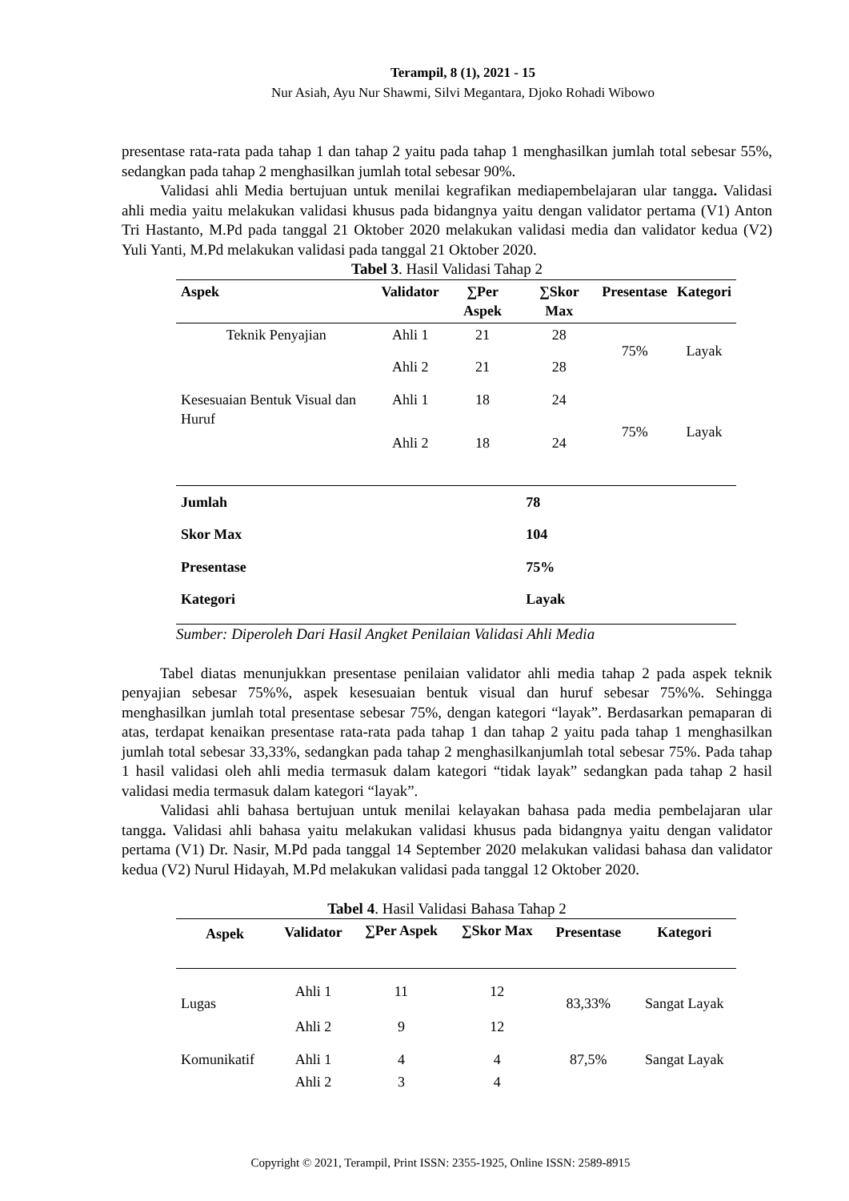Terampil, 8 (1), 2021 - 15
Nur Asiah, Ayu Nur Shawmi, Silvi Megantara, Djoko Rohadi Wibowo
presentase rata-rata pada tahap 1 dan tahap 2 yaitu pada tahap 1 menghasilkan jumlah total sebesar 55%, sedangkan pada tahap 2 menghasilkan jumlah total sebesar 90%.
Validasi ahli Media bertujuan untuk menilai kegrafikan mediapembelajaran ular tangga. Validasi ahli media yaitu melakukan validasi khusus pada bidangnya yaitu dengan validator pertama (V1) Anton Tri Hastanto, M.Pd pada tanggal 21 Oktober 2020 melakukan validasi media dan validator kedua (V2) Yuli Yanti, M.Pd melakukan validasi pada tanggal 21 Oktober 2020.
Tabel 3. Hasil Validasi Tahap 2
| Aspek | Validator | ∑Per Aspek | ∑Skor Max | Presentase | Kategori |
| --- | --- | --- | --- | --- | --- |
| Teknik Penyajian | Ahli 1 | 21 | 28 | 75% | Layak |
| | Ahli 2 | 21 | 28 | | |
| Kesesuaian Bentuk Visual dan Huruf | Ahli 1 | 18 | 24 | 75% | Layak |
| | Ahli 2 | 18 | 24 | | |
| Jumlah | | | 78 | | |
| Skor Max | | | 104 | | |
| Presentase | | | 75% | | |
| Kategori | | | Layak | | |
Sumber: Diperoleh Dari Hasil Angket Penilaian Validasi Ahli Media
Tabel diatas menunjukkan presentase penilaian validator ahli media tahap 2 pada aspek teknik penyajian sebesar 75%%, aspek kesesuaian bentuk visual dan huruf sebesar 75%%. Sehingga menghasilkan jumlah total presentase sebesar 75%, dengan kategori “layak”. Berdasarkan pemaparan di atas, terdapat kenaikan presentase rata-rata pada tahap 1 dan tahap 2 yaitu pada tahap 1 menghasilkan jumlah total sebesar 33,33%, sedangkan pada tahap 2 menghasilkanjumlah total sebesar 75%. Pada tahap 1 hasil validasi oleh ahli media termasuk dalam kategori “tidak layak” sedangkan pada tahap 2 hasil validasi media termasuk dalam kategori “layak”.
Validasi ahli bahasa bertujuan untuk menilai kelayakan bahasa pada media pembelajaran ular tangga. Validasi ahli bahasa yaitu melakukan validasi khusus pada bidangnya yaitu dengan validator pertama (V1) Dr. Nasir, M.Pd pada tanggal 14 September 2020 melakukan validasi bahasa dan validator kedua (V2) Nurul Hidayah, M.Pd melakukan validasi pada tanggal 12 Oktober 2020.
Tabel 4. Hasil Validasi Bahasa Tahap 2
| Aspek | Validator | ∑Per Aspek | ∑Skor Max | Presentase | Kategori |
| --- | --- | --- | --- | --- | --- |
| Lugas | Ahli 1 | 11 | 12 | 83,33% | Sangat Layak |
| | Ahli 2 | 9 | 12 | | |
| Komunikatif | Ahli 1 | 4 | 4 | 87,5% | Sangat Layak |
| | Ahli 2 | 3 | 4 | | |
Copyright © 2021, Terampil, Print ISSN: 2355-1925, Online ISSN: 2589-8915